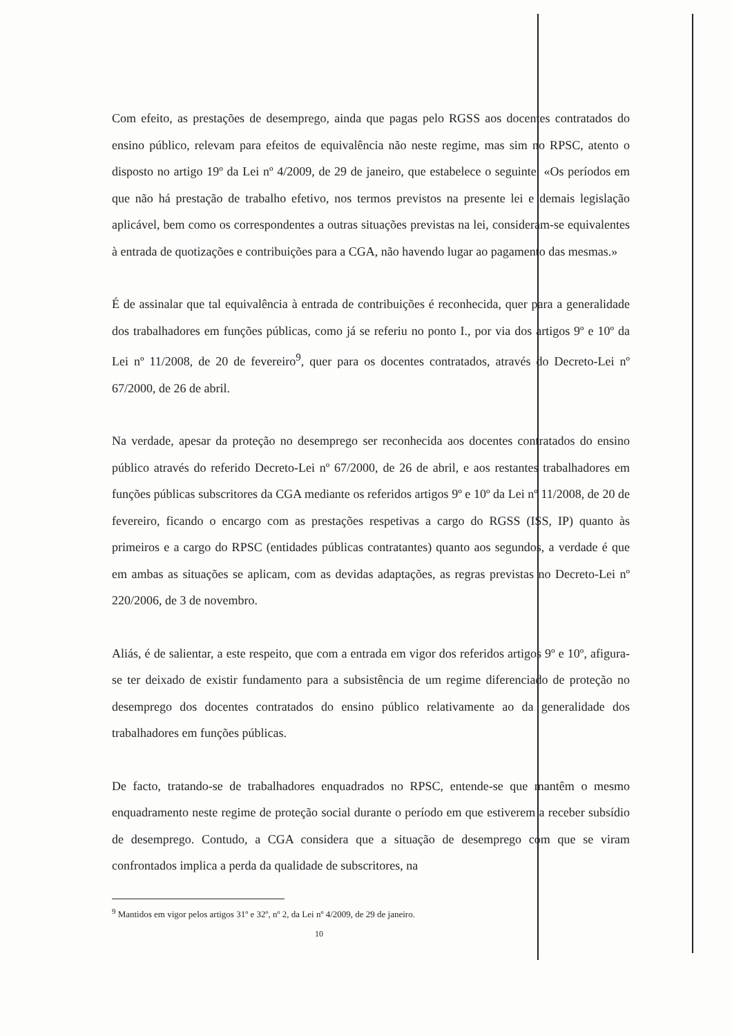Com efeito, as prestações de desemprego, ainda que pagas pelo RGSS aos docentes contratados do ensino público, relevam para efeitos de equivalência não neste regime, mas sim no RPSC, atento o disposto no artigo 19º da Lei nº 4/2009, de 29 de janeiro, que estabelece o seguinte: «Os períodos em que não há prestação de trabalho efetivo, nos termos previstos na presente lei e demais legislação aplicável, bem como os correspondentes a outras situações previstas na lei, consideram-se equivalentes à entrada de quotizações e contribuições para a CGA, não havendo lugar ao pagamento das mesmas.»
É de assinalar que tal equivalência à entrada de contribuições é reconhecida, quer para a generalidade dos trabalhadores em funções públicas, como já se referiu no ponto I., por via dos artigos 9º e 10º da Lei nº 11/2008, de 20 de fevereiro<sup>9</sup>, quer para os docentes contratados, através do Decreto-Lei nº 67/2000, de 26 de abril.
Na verdade, apesar da proteção no desemprego ser reconhecida aos docentes contratados do ensino público através do referido Decreto-Lei nº 67/2000, de 26 de abril, e aos restantes trabalhadores em funções públicas subscritores da CGA mediante os referidos artigos 9º e 10º da Lei nº 11/2008, de 20 de fevereiro, ficando o encargo com as prestações respetivas a cargo do RGSS (ISS, IP) quanto às primeiros e a cargo do RPSC (entidades públicas contratantes) quanto aos segundos, a verdade é que em ambas as situações se aplicam, com as devidas adaptações, as regras previstas no Decreto-Lei nº 220/2006, de 3 de novembro.
Aliás, é de salientar, a este respeito, que com a entrada em vigor dos referidos artigos 9º e 10º, afigura-se ter deixado de existir fundamento para a subsistência de um regime diferenciado de proteção no desemprego dos docentes contratados do ensino público relativamente ao da generalidade dos trabalhadores em funções públicas.
De facto, tratando-se de trabalhadores enquadrados no RPSC, entende-se que mantêm o mesmo enquadramento neste regime de proteção social durante o período em que estiverem a receber subsídio de desemprego. Contudo, a CGA considera que a situação de desemprego com que se viram confrontados implica a perda da qualidade de subscritores, na
<sup>9</sup> Mantidos em vigor pelos artigos 31º e 32º, nº 2, da Lei nº 4/2009, de 29 de janeiro.
10